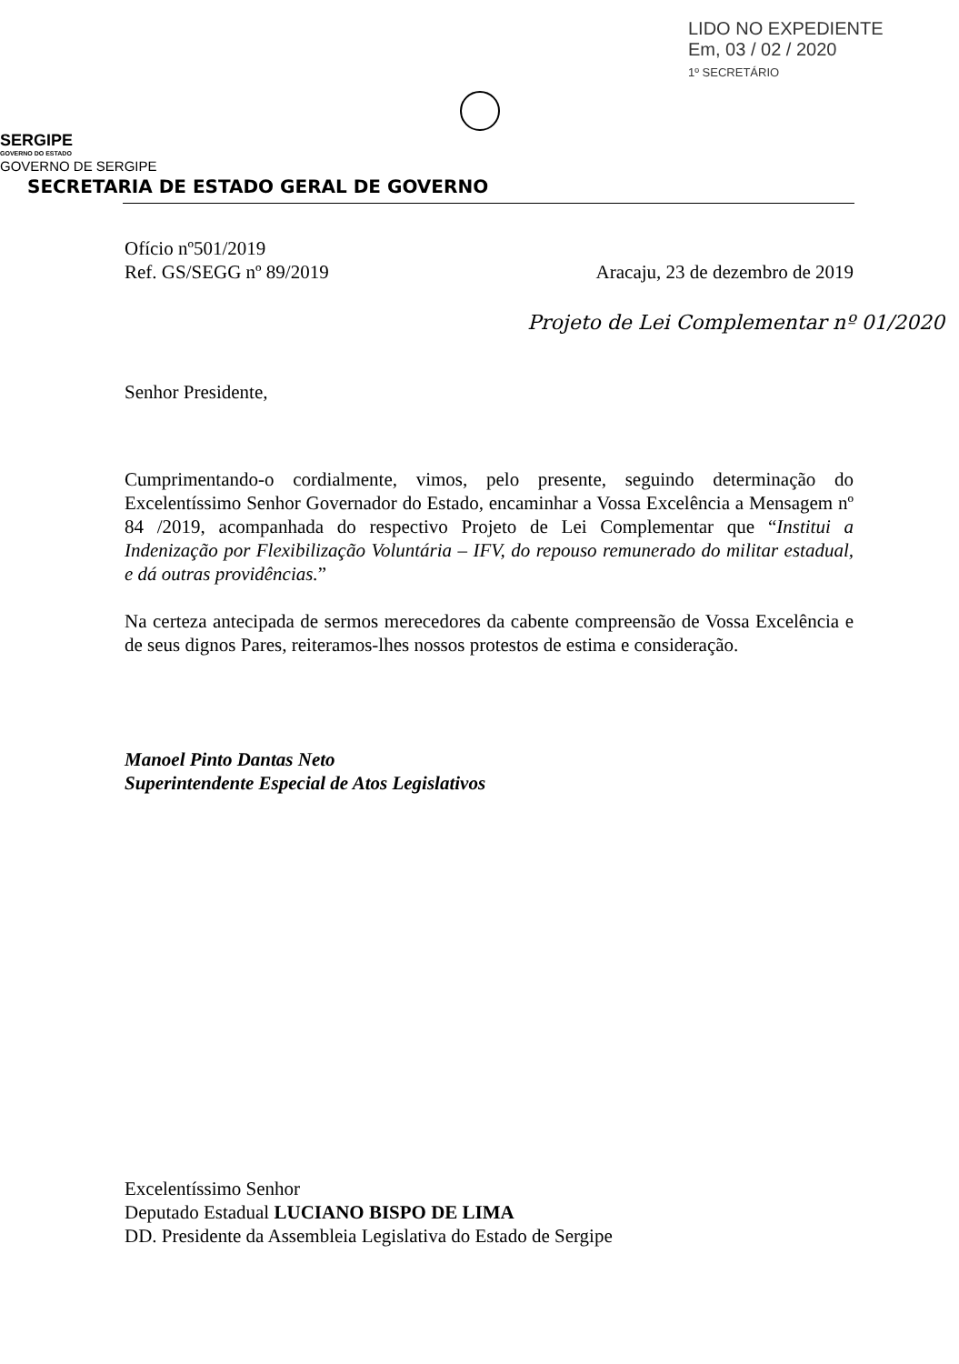LIDO NO EXPEDIENTE
Em, 03 / 02 / 2020
1º SECRETÁRIO
SERGIPE
GOVERNO DO ESTADO
GOVERNO DE SERGIPE
SECRETARIA DE ESTADO GERAL DE GOVERNO
Ofício nº501/2019
Ref. GS/SEGG nº 89/2019 Aracaju, 23 de dezembro de 2019
Projeto de Lei Complementar nº 01/2020
Senhor Presidente,
Cumprimentando-o cordialmente, vimos, pelo presente, seguindo determinação do Excelentíssimo Senhor Governador do Estado, encaminhar a Vossa Excelência a Mensagem nº 84 /2019, acompanhada do respectivo Projeto de Lei Complementar que “Institui a Indenização por Flexibilização Voluntária – IFV, do repouso remunerado do militar estadual, e dá outras providências.”
Na certeza antecipada de sermos merecedores da cabente compreensão de Vossa Excelência e de seus dignos Pares, reiteramos-lhes nossos protestos de estima e consideração.
Manoel Pinto Dantas Neto
Superintendente Especial de Atos Legislativos
Excelentíssimo Senhor
Deputado Estadual LUCIANO BISPO DE LIMA
DD. Presidente da Assembleia Legislativa do Estado de Sergipe